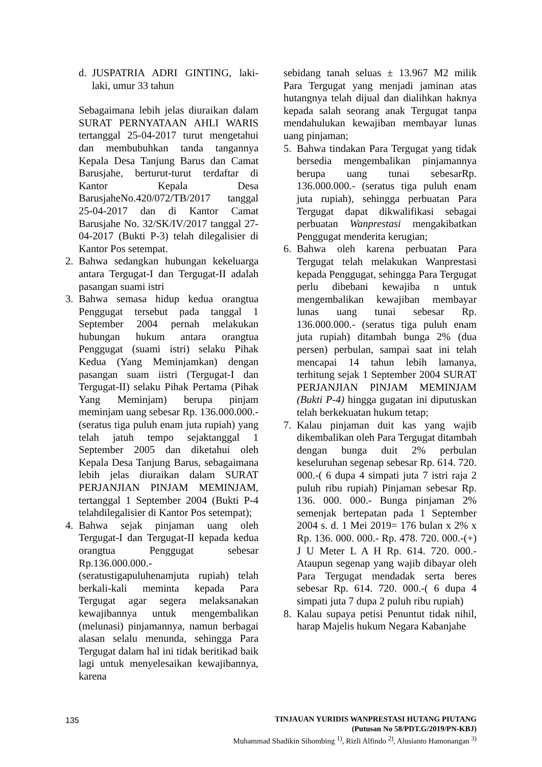d. JUSPATRIA ADRI GINTING, laki-laki, umur 33 tahun
Sebagaimana lebih jelas diuraikan dalam SURAT PERNYATAAN AHLI WARIS tertanggal 25-04-2017 turut mengetahui dan membubuhkan tanda tangannya Kepala Desa Tanjung Barus dan Camat Barusjahe, berturut-turut terdaftar di Kantor Kepala Desa BarusjaheNo.420/072/TB/2017 tanggal 25-04-2017 dan di Kantor Camat Barusjahe No. 32/SK/IV/2017 tanggal 27-04-2017 (Bukti P-3) telah dilegalisier di Kantor Pos setempat.
2. Bahwa sedangkan hubungan kekeluarga antara Tergugat-I dan Tergugat-II adalah pasangan suami istri
3. Bahwa semasa hidup kedua orangtua Penggugat tersebut pada tanggal 1 September 2004 pernah melakukan hubungan hukum antara orangtua Penggugat (suami istri) selaku Pihak Kedua (Yang Meminjamkan) dengan pasangan suam iistri (Tergugat-I dan Tergugat-II) selaku Pihak Pertama (Pihak Yang Meminjam) berupa pinjam meminjam uang sebesar Rp. 136.000.000.- (seratus tiga puluh enam juta rupiah) yang telah jatuh tempo sejaktanggal 1 September 2005 dan diketahui oleh Kepala Desa Tanjung Barus, sebagaimana lebih jelas diuraikan dalam SURAT PERJANJIAN PINJAM MEMINJAM, tertanggal 1 September 2004 (Bukti P-4 telahdilegalisier di Kantor Pos setempat);
4. Bahwa sejak pinjaman uang oleh Tergugat-I dan Tergugat-II kepada kedua orangtua Penggugat sebesar Rp.136.000.000.- (seratustigapuluhenamjuta rupiah) telah berkali-kali meminta kepada Para Tergugat agar segera melaksanakan kewajibannya untuk mengembalikan (melunasi) pinjamannya, namun berbagai alasan selalu menunda, sehingga Para Tergugat dalam hal ini tidak beritikad baik lagi untuk menyelesaikan kewajibannya, karena
sebidang tanah seluas ± 13.967 M2 milik Para Tergugat yang menjadi jaminan atas hutangnya telah dijual dan dialihkan haknya kepada salah seorang anak Tergugat tanpa mendahulukan kewajiban membayar lunas uang pinjaman;
5. Bahwa tindakan Para Tergugat yang tidak bersedia mengembalikan pinjamannya berupa uang tunai sebesarRp. 136.000.000.- (seratus tiga puluh enam juta rupiah), sehingga perbuatan Para Tergugat dapat dikwalifikasi sebagai perbuatan Wanprestasi mengakibatkan Penggugat menderita kerugian;
6. Bahwa oleh karena perbuatan Para Tergugat telah melakukan Wanprestasi kepada Penggugat, sehingga Para Tergugat perlu dibebani kewajiba n untuk mengembalikan kewajiban membayar lunas uang tunai sebesar Rp. 136.000.000.- (seratus tiga puluh enam juta rupiah) ditambah bunga 2% (dua persen) perbulan, sampai saat ini telah mencapai 14 tahun lebih lamanya, terhitung sejak 1 September 2004 SURAT PERJANJIAN PINJAM MEMINJAM (Bukti P-4) hingga gugatan ini diputuskan telah berkekuatan hukum tetap;
7. Kalau pinjaman duit kas yang wajib dikembalikan oleh Para Tergugat ditambah dengan bunga duit 2% perbulan keseluruhan segenap sebesar Rp. 614. 720. 000.-( 6 dupa 4 simpati juta 7 istri raja 2 puluh ribu rupiah) Pinjaman sebesar Rp. 136. 000. 000.- Bunga pinjaman 2% semenjak bertepatan pada 1 September 2004 s. d. 1 Mei 2019= 176 bulan x 2% x Rp. 136. 000. 000.- Rp. 478. 720. 000.-(+) J U Meter L A H Rp. 614. 720. 000.- Ataupun segenap yang wajib dibayar oleh Para Tergugat mendadak serta beres sebesar Rp. 614. 720. 000.-( 6 dupa 4 simpati juta 7 dupa 2 puluh ribu rupiah)
8. Kalau supaya petisi Penuntut tidak nihil, harap Majelis hukum Negara Kabanjahe
135
TINJAUAN YURIDIS WANPRESTASI HUTANG PIUTANG
(Putusan No 58/PDT.G/2019/PN-KBJ)
Muhammad Shadikin Sihombing <sup>1)</sup>, Rizli Alfindo <sup>2)</sup>, Alusianto Hamonangan <sup>3)</sup>